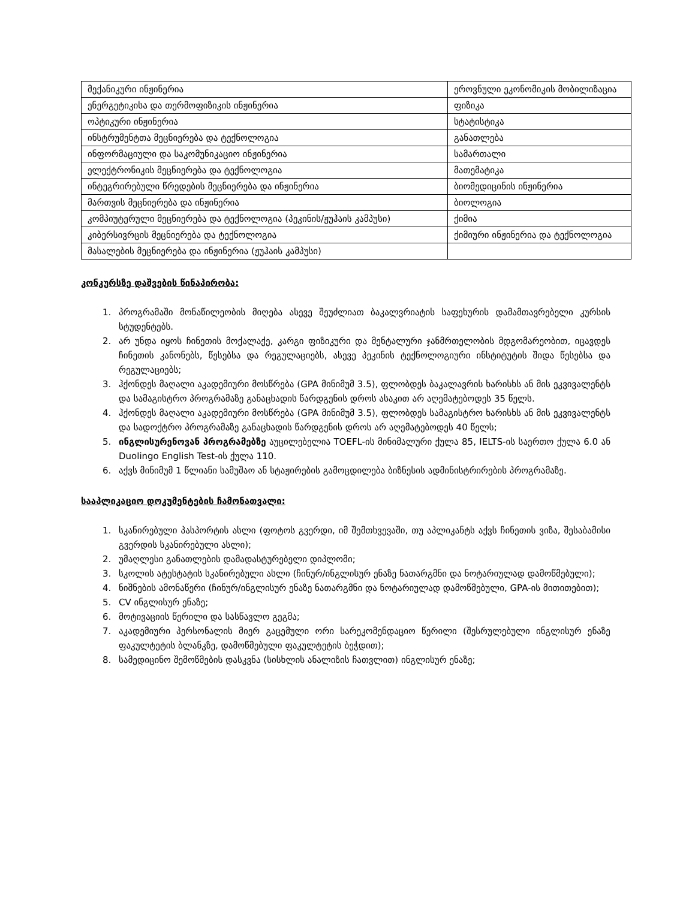| მექანიკური ინჟინერია | ეროვნული ეკონომიკის მობილიზაცია |
| ენერგეტიკისა და თერმოფიზიკის ინჟინერია | ფიზიკა |
| ოპტიკური ინჟინერია | სტატისტიკა |
| ინსტრუმენტთა მეცნიერება და ტექნოლოგია | განათლება |
| ინფორმაციული და საკომუნიკაციო ინჟინერია | სამართალი |
| ელექტრონიკის მეცნიერება და ტექნოლოგია | მათემატიკა |
| ინტეგრირებული წრედების მეცნიერება და ინჟინერია | ბიომედიცინის ინჟინერია |
| მართვის მეცნიერება და ინჟინერია | ბიოლოგია |
| კომპიუტერული მეცნიერება და ტექნოლოგია (პეკინის/ჟუჰაის კამპუსი) | ქიმია |
| კიბერსივრცის მეცნიერება და ტექნოლოგია | ქიმიური ინჟინერია და ტექნოლოგია |
| მასალების მეცნიერება და ინჟინერია (ჟუჰაის კამპუსი) | |
კონკურსზე დაშვების წინაპირობა:
1. პროგრამაში მონაწილეობის მიღება ასევე შეუძლიათ ბაკალვრიატის საფეხურის დამამთავრებელი კურსის სტუდენტებს.
2. არ უნდა იყოს ჩინეთის მოქალაქე, კარგი ფიზიკური და მენტალური ჯანმრთელობის მდგომარეობით, იცავდეს ჩინეთის კანონებს, წესებსა და რეგულაციებს, ასევე პეკინის ტექნოლოგიური ინსტიტუტის შიდა წესებსა და რეგულაციებს;
3. ჰქონდეს მაღალი აკადემიური მოსწრება (GPA მინიმუმ 3.5), ფლობდეს ბაკალავრის ხარისხს ან მის ეკვივალენტს და სამაგისტრო პროგრამაზე განაცხადის წარდგენის დროს ასაკით არ აღემატებოდეს 35 წელს.
4. ჰქონდეს მაღალი აკადემიური მოსწრება (GPA მინიმუმ 3.5), ფლობდეს სამაგისტრო ხარისხს ან მის ეკვივალენტს და სადოქტრო პროგრამაზე განაცხადის წარდგენის დროს არ აღემატებოდეს 40 წელს;
5. ინგლისურენოვან პროგრამებზე აუცილებელია TOEFL-ის მინიმალური ქულა 85, IELTS-ის საერთო ქულა 6.0 ან Duolingo English Test-ის ქულა 110.
6. აქვს მინიმუმ 1 წლიანი სამუშაო ან სტაჟირების გამოცდილება ბიზნესის ადმინისტრირების პროგრამაზე.
სააპლიკაციო დოკუმენტების ჩამონათვალი:
1. სკანირებული პასპორტის ასლი (ფოტოს გვერდი, იმ შემთხვევაში, თუ აპლიკანტს აქვს ჩინეთის ვიზა, შესაბამისი გვერდის სკანირებული ასლი);
2. უმაღლესი განათლების დამადასტურებელი დიპლომი;
3. სკოლის ატესტატის სკანირებული ასლი (ჩინურ/ინგლისურ ენაზე ნათარგმნი და ნოტარიულად დამოწმებული);
4. ნიშნების ამონაწერი (ჩინურ/ინგლისურ ენაზე ნათარგმნი და ნოტარიულად დამოწმებული, GPA-ის მითითებით);
5. CV ინგლისურ ენაზე;
6. მოტივაციის წერილი და სასწავლო გეგმა;
7. აკადემიური პერსონალის მიერ გაცემული ორი სარეკომენდაციო წერილი (შესრულებული ინგლისურ ენაზე ფაკულტეტის ბლანკზე, დამოწმებული ფაკულტეტის ბეჭდით);
8. სამედიცინო შემოწმების დასკვნა (სისხლის ანალიზის ჩათვლით) ინგლისურ ენაზე;